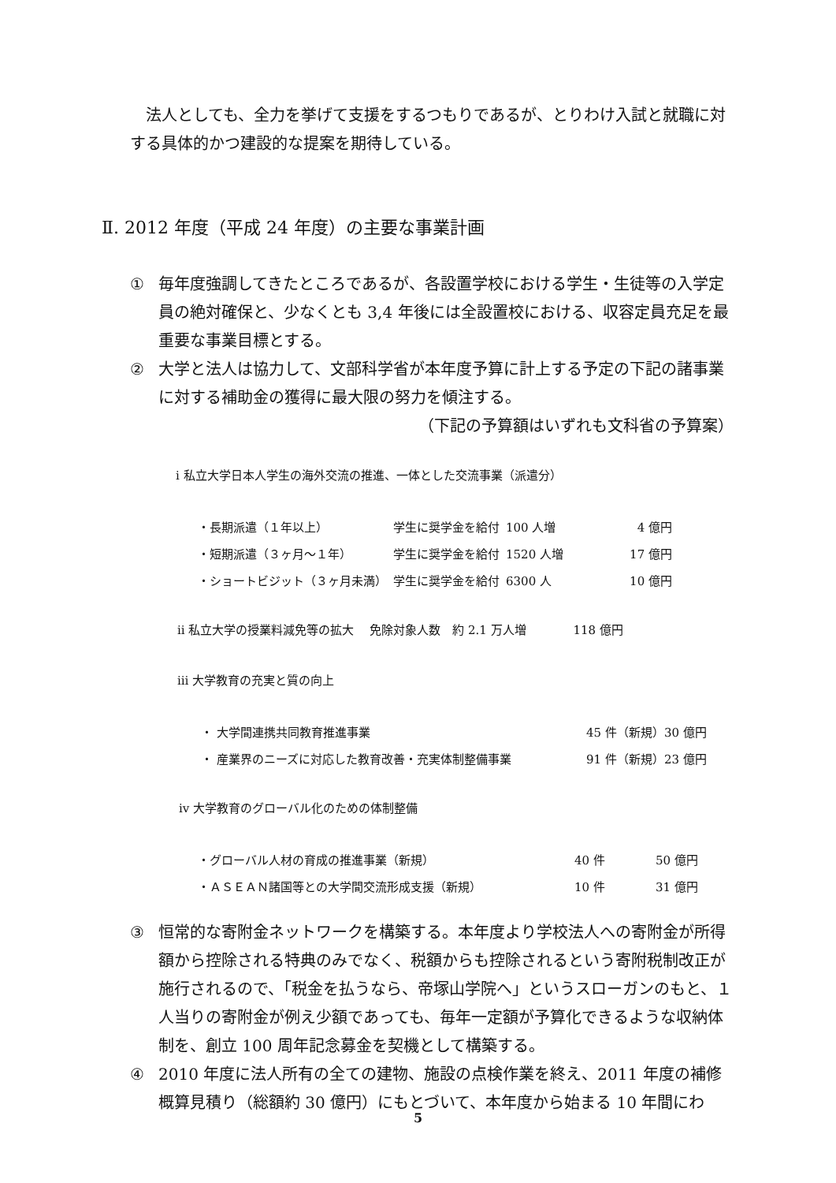法人としても、全力を挙げて支援をするつもりであるが、とりわけ入試と就職に対する具体的かつ建設的な提案を期待している。
Ⅱ. 2012 年度（平成 24 年度）の主要な事業計画
① 毎年度強調してきたところであるが、各設置学校における学生・生徒等の入学定員の絶対確保と、少なくとも 3,4 年後には全設置校における、収容定員充足を最重要な事業目標とする。
② 大学と法人は協力して、文部科学省が本年度予算に計上する予定の下記の諸事業に対する補助金の獲得に最大限の努力を傾注する。
（下記の予算額はいずれも文科省の予算案）
ⅰ 私立大学日本人学生の海外交流の推進、一体とした交流事業（派遣分）
| ・長期派遣（１年以上） | 学生に奨学金を給付 | 100 人増 | 4 億円 |
| ・短期派遣（３ヶ月～１年） | 学生に奨学金を給付 | 1520 人増 | 17 億円 |
| ・ショートビジット（３ヶ月未満） | 学生に奨学金を給付 | 6300 人 | 10 億円 |
ⅱ 私立大学の授業料減免等の拡大　 免除対象人数　約 2.1 万人増　　　　118 億円
ⅲ 大学教育の充実と質の向上
| ・ 大学間連携共同教育推進事業 | 45 件（新規）30 億円 |
| ・ 産業界のニーズに対応した教育改善・充実体制整備事業 | 91 件（新規）23 億円 |
ⅳ 大学教育のグローバル化のための体制整備
| ・グローバル人材の育成の推進事業（新規） | 40 件 | 50 億円 |
| ・ＡＳＥＡＮ諸国等との大学間交流形成支援（新規） | 10 件 | 31 億円 |
③ 恒常的な寄附金ネットワークを構築する。本年度より学校法人への寄附金が所得額から控除される特典のみでなく、税額からも控除されるという寄附税制改正が施行されるので、「税金を払うなら、帝塚山学院へ」というスローガンのもと、１人当りの寄附金が例え少額であっても、毎年一定額が予算化できるような収納体制を、創立 100 周年記念募金を契機として構築する。
④ 2010 年度に法人所有の全ての建物、施設の点検作業を終え、2011 年度の補修概算見積り（総額約 30 億円）にもとづいて、本年度から始まる 10 年間にわ
5